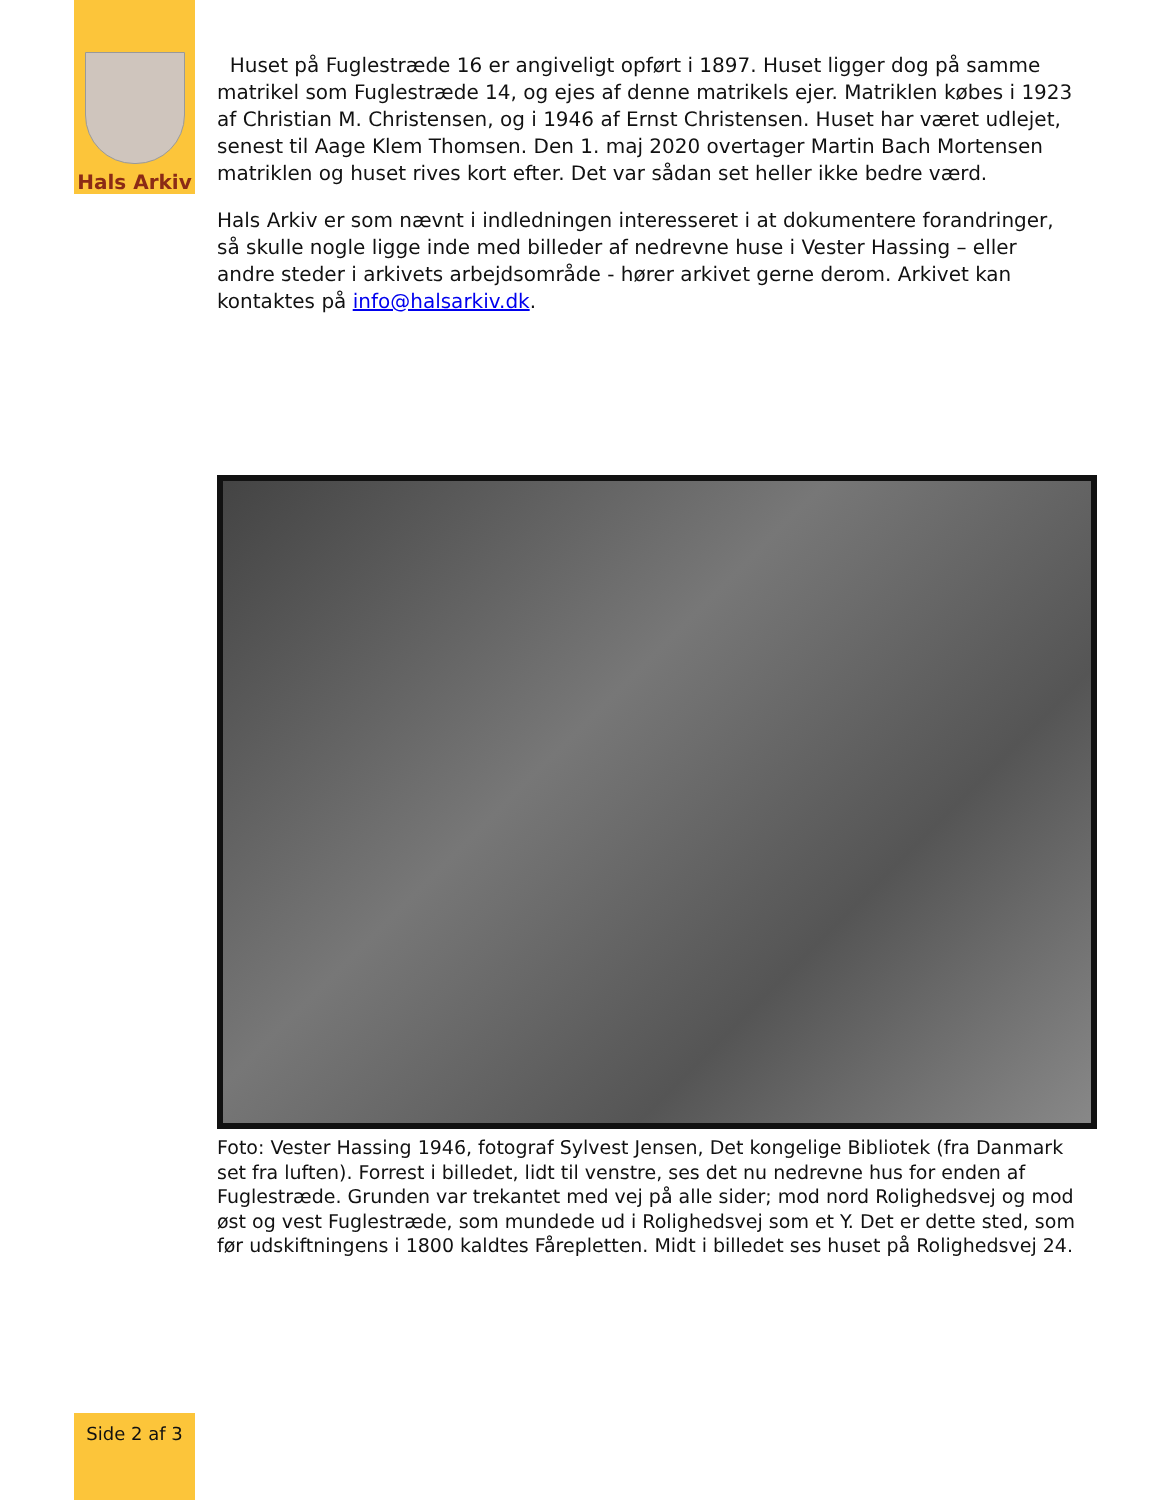Hals Arkiv
Huset på Fuglestræde 16 er angiveligt opført i 1897. Huset ligger dog på samme matrikel som Fuglestræde 14, og ejes af denne matrikels ejer. Matriklen købes i 1923 af Christian M. Christensen, og i 1946 af Ernst Christensen. Huset har været udlejet, senest til Aage Klem Thomsen. Den 1. maj 2020 overtager Martin Bach Mortensen matriklen og huset rives kort efter. Det var sådan set heller ikke bedre værd.
Hals Arkiv er som nævnt i indledningen interesseret i at dokumentere forandringer, så skulle nogle ligge inde med billeder af nedrevne huse i Vester Hassing – eller andre steder i arkivets arbejdsområde - hører arkivet gerne derom. Arkivet kan kontaktes på info@halsarkiv.dk.
Foto: Vester Hassing 1946, fotograf Sylvest Jensen, Det kongelige Bibliotek (fra Danmark set fra luften). Forrest i billedet, lidt til venstre, ses det nu nedrevne hus for enden af Fuglestræde. Grunden var trekantet med vej på alle sider; mod nord Rolighedsvej og mod øst og vest Fuglestræde, som mundede ud i Rolighedsvej som et Y. Det er dette sted, som før udskiftningens i 1800 kaldtes Fårepletten. Midt i billedet ses huset på Rolighedsvej 24.
Side 2 af 3